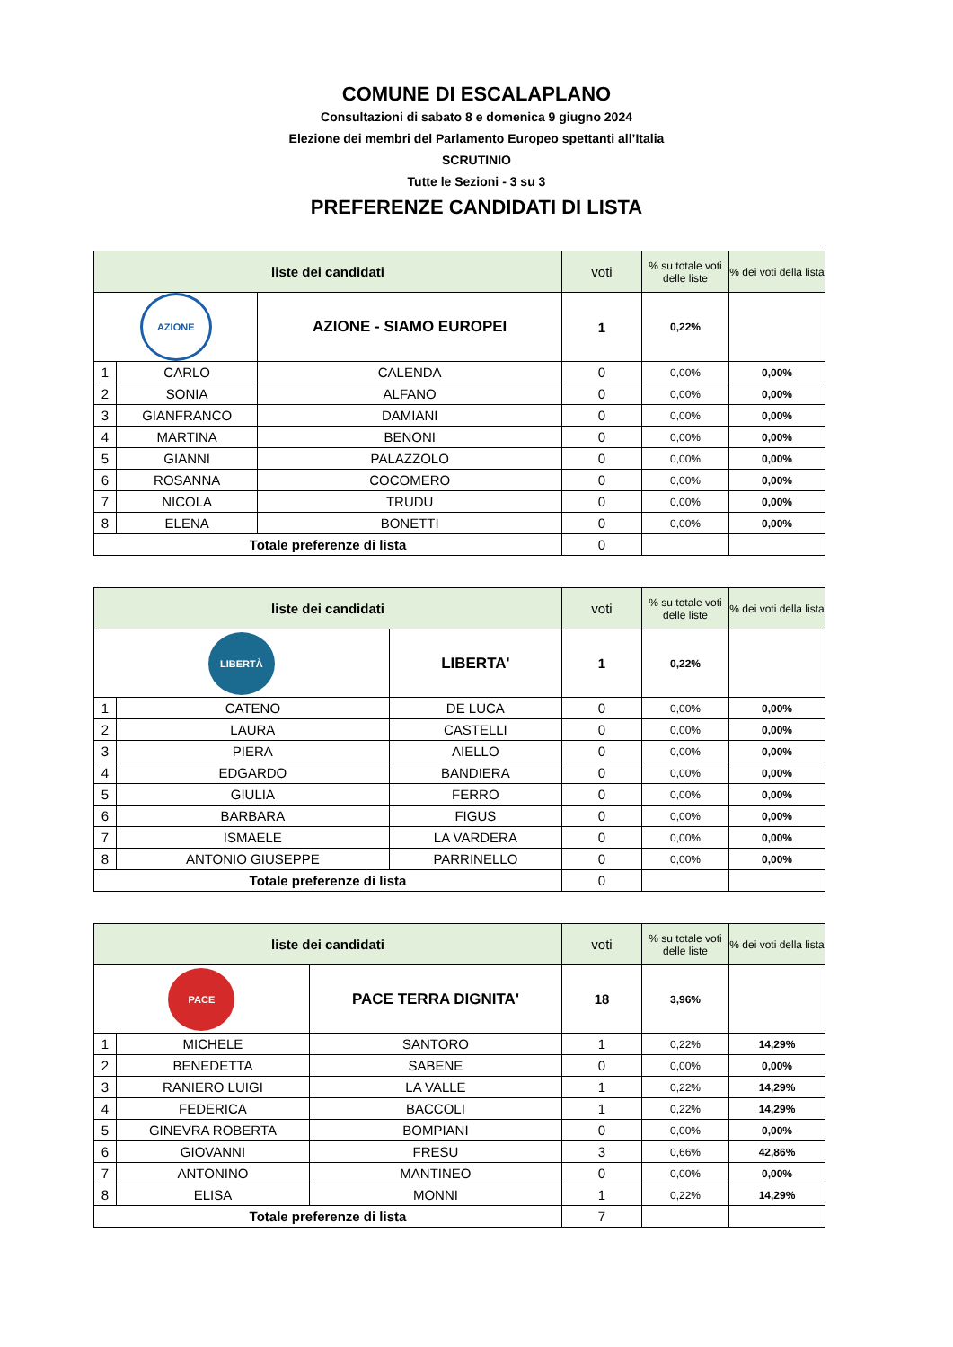COMUNE DI ESCALAPLANO
Consultazioni di sabato 8 e domenica 9 giugno 2024
Elezione dei membri del Parlamento Europeo spettanti all’Italia
SCRUTINIO
Tutte le Sezioni - 3 su 3
PREFERENZE CANDIDATI DI LISTA
| liste dei candidati | | | | voti | % su totale voti delle liste | % dei voti della lista |
| --- | --- | --- | --- | --- | --- | --- |
| AZIONE | | AZIONE - SIAMO EUROPEI | | 1 | 0,22% | |
| 1 | CARLO | | CALENDA | 0 | 0,00% | 0,00% |
| 2 | SONIA | | ALFANO | 0 | 0,00% | 0,00% |
| 3 | GIANFRANCO | | DAMIANI | 0 | 0,00% | 0,00% |
| 4 | MARTINA | | BENONI | 0 | 0,00% | 0,00% |
| 5 | GIANNI | | PALAZZOLO | 0 | 0,00% | 0,00% |
| 6 | ROSANNA | | COCOMERO | 0 | 0,00% | 0,00% |
| 7 | NICOLA | | TRUDU | 0 | 0,00% | 0,00% |
| 8 | ELENA | | BONETTI | 0 | 0,00% | 0,00% |
| Totale preferenze di lista | | | | 0 | | |
| liste dei candidati | | | | voti | % su totale voti delle liste | % dei voti della lista |
| --- | --- | --- | --- | --- | --- | --- |
| LIBERTÀ | | LIBERTA' | | 1 | 0,22% | |
| 1 | CATENO | | DE LUCA | 0 | 0,00% | 0,00% |
| 2 | LAURA | | CASTELLI | 0 | 0,00% | 0,00% |
| 3 | PIERA | | AIELLO | 0 | 0,00% | 0,00% |
| 4 | EDGARDO | | BANDIERA | 0 | 0,00% | 0,00% |
| 5 | GIULIA | | FERRO | 0 | 0,00% | 0,00% |
| 6 | BARBARA | | FIGUS | 0 | 0,00% | 0,00% |
| 7 | ISMAELE | | LA VARDERA | 0 | 0,00% | 0,00% |
| 8 | ANTONIO GIUSEPPE | | PARRINELLO | 0 | 0,00% | 0,00% |
| Totale preferenze di lista | | | | 0 | | |
| liste dei candidati | | | | voti | % su totale voti delle liste | % dei voti della lista |
| --- | --- | --- | --- | --- | --- | --- |
| PACE | | PACE TERRA DIGNITA' | | 18 | 3,96% | |
| 1 | MICHELE | | SANTORO | 1 | 0,22% | 14,29% |
| 2 | BENEDETTA | | SABENE | 0 | 0,00% | 0,00% |
| 3 | RANIERO LUIGI | | LA VALLE | 1 | 0,22% | 14,29% |
| 4 | FEDERICA | | BACCOLI | 1 | 0,22% | 14,29% |
| 5 | GINEVRA ROBERTA | | BOMPIANI | 0 | 0,00% | 0,00% |
| 6 | GIOVANNI | | FRESU | 3 | 0,66% | 42,86% |
| 7 | ANTONINO | | MANTINEO | 0 | 0,00% | 0,00% |
| 8 | ELISA | | MONNI | 1 | 0,22% | 14,29% |
| Totale preferenze di lista | | | | 7 | | |